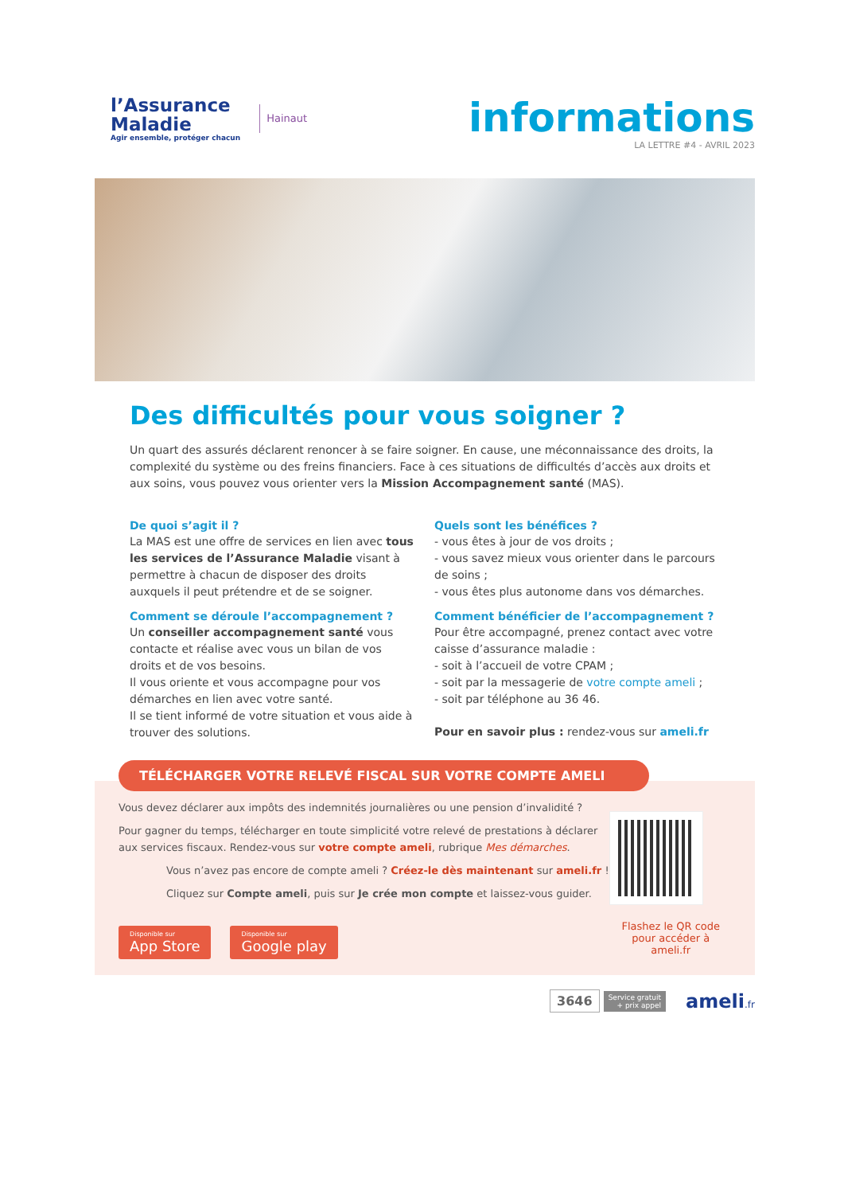l’Assurance
Maladie
Agir ensemble, protéger chacun
Hainaut
informations
LA LETTRE #4 - AVRIL 2023
Des difficultés pour vous soigner ?
Un quart des assurés déclarent renoncer à se faire soigner. En cause, une méconnaissance des droits, la complexité du système ou des freins financiers. Face à ces situations de difficultés d’accès aux droits et aux soins, vous pouvez vous orienter vers la Mission Accompagnement santé (MAS).
De quoi s’agit il ?
La MAS est une offre de services en lien avec tous les services de l’Assurance Maladie visant à permettre à chacun de disposer des droits auxquels il peut prétendre et de se soigner.
Comment se déroule l’accompagnement ?
Un conseiller accompagnement santé vous contacte et réalise avec vous un bilan de vos droits et de vos besoins.
Il vous oriente et vous accompagne pour vos démarches en lien avec votre santé.
Il se tient informé de votre situation et vous aide à trouver des solutions.
Quels sont les bénéfices ?
- vous êtes à jour de vos droits ;
- vous savez mieux vous orienter dans le parcours de soins ;
- vous êtes plus autonome dans vos démarches.
Comment bénéficier de l’accompagnement ?
Pour être accompagné, prenez contact avec votre caisse d’assurance maladie :
- soit à l’accueil de votre CPAM ;
- soit par la messagerie de votre compte ameli ;
- soit par téléphone au 36 46.
Pour en savoir plus : rendez-vous sur ameli.fr
TÉLÉCHARGER VOTRE RELEVÉ FISCAL SUR VOTRE COMPTE AMELI
Vous devez déclarer aux impôts des indemnités journalières ou une pension d’invalidité ?
Pour gagner du temps, télécharger en toute simplicité votre relevé de prestations à déclarer aux services fiscaux. Rendez-vous sur votre compte ameli, rubrique Mes démarches.
Vous n’avez pas encore de compte ameli ? Créez-le dès maintenant sur ameli.fr !
Cliquez sur Compte ameli, puis sur Je crée mon compte et laissez-vous guider.
Disponible sur App Store Disponible sur Google play
Flashez le QR code
pour accéder à ameli.fr
3646 Service gratuit
+ prix appel ameli.fr